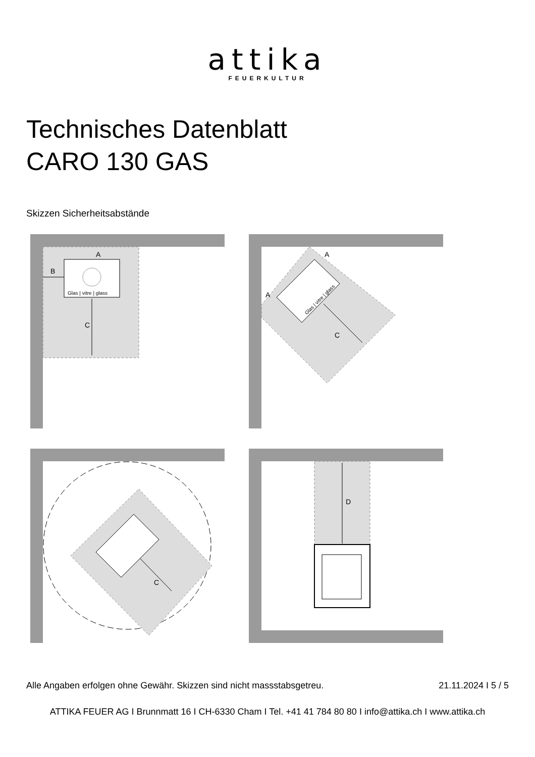attika
FEUERKULTUR
Technisches Datenblatt
CARO 130 GAS
Skizzen Sicherheitsabstände
Glas | vitre | glass
C
A
B
A
A
C
Glas | vitre | glass
C
D
Alle Angaben erfolgen ohne Gewähr. Skizzen sind nicht massstabsgetreu. 21.11.2024 I 5 / 5
ATTIKA FEUER AG I Brunnmatt 16 I CH-6330 Cham I Tel. +41 41 784 80 80 I info@attika.ch I www.attika.ch